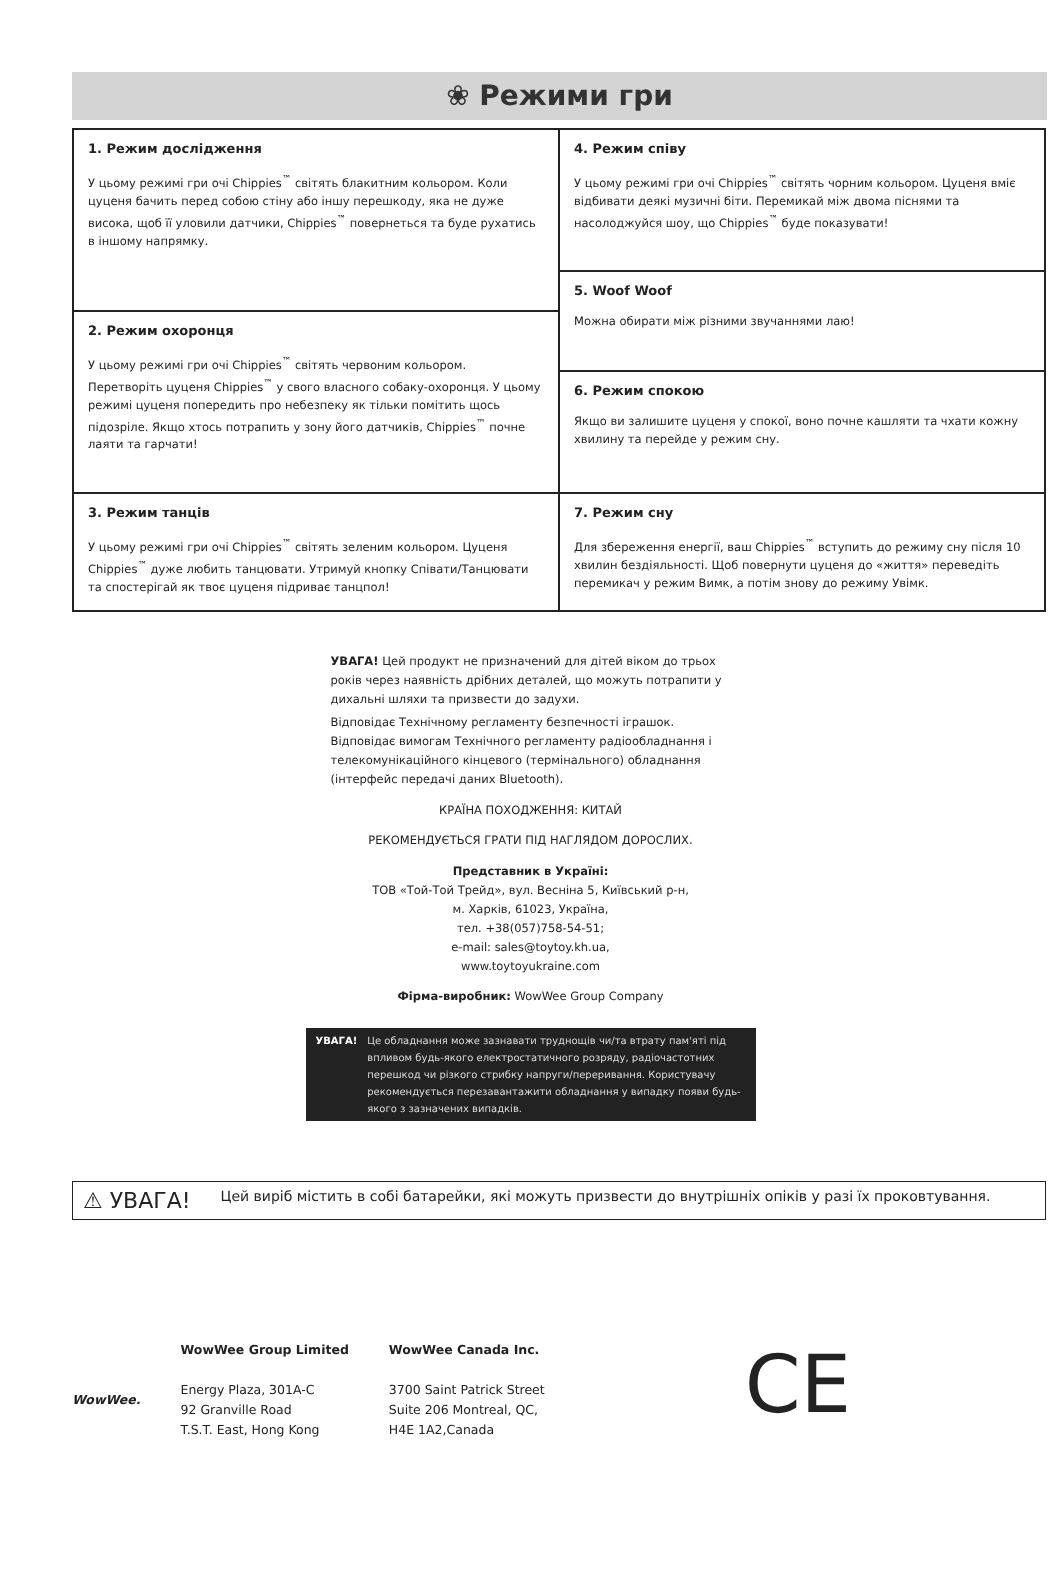❀ Режими гри
1. Режим дослідження
У цьому режимі гри очі Chippies<sup>™</sup> світять блакитним кольором. Коли цуценя бачить перед собою стіну або іншу перешкоду, яка не дуже висока, щоб її уловили датчики, Chippies<sup>™</sup> повернеться та буде рухатись в іншому напрямку.
2. Режим охоронця
У цьому режимі гри очі Chippies<sup>™</sup> світять червоним кольором. Перетворіть цуценя Chippies<sup>™</sup> у свого власного собаку-охоронця. У цьому режимі цуценя попередить про небезпеку як тільки помітить щось підозріле. Якщо хтось потрапить у зону його датчиків, Chippies<sup>™</sup> почне лаяти та гарчати!
3. Режим танців
У цьому режимі гри очі Chippies<sup>™</sup> світять зеленим кольором. Цуценя Chippies<sup>™</sup> дуже любить танцювати. Утримуй кнопку Співати/Танцювати та спостерігай як твоє цуценя підриває танцпол!
4. Режим співу
У цьому режимі гри очі Chippies<sup>™</sup> світять чорним кольором. Цуценя вміє відбивати деякі музичні біти. Перемикай між двома піснями та насолоджуйся шоу, що Chippies<sup>™</sup> буде показувати!
5. Woof Woof
Можна обирати між різними звучаннями лаю!
6. Режим спокою
Якщо ви залишите цуценя у спокої, воно почне кашляти та чхати кожну хвилину та перейде у режим сну.
7. Режим сну
Для збереження енергії, ваш Chippies<sup>™</sup> вступить до режиму сну після 10 хвилин бездіяльності. Щоб повернути цуценя до «життя» переведіть перемикач у режим Вимк, а потім знову до режиму Увімк.
УВАГА! Цей продукт не призначений для дітей віком до трьох років через наявність дрібних деталей, що можуть потрапити у дихальні шляхи та призвести до задухи.
Відповідає Технічному регламенту безпечності іграшок. Відповідає вимогам Технічного регламенту радіообладнання і телекомунікаційного кінцевого (термінального) обладнання (інтерфейс передачі даних Bluetooth).
КРАЇНА ПОХОДЖЕННЯ: КИТАЙ
РЕКОМЕНДУЄТЬСЯ ГРАТИ ПІД НАГЛЯДОМ ДОРОСЛИХ.
Представник в Україні:
ТОВ «Той-Той Трейд», вул. Весніна 5, Київський р-н,
м. Харків, 61023, Україна,
тел. +38(057)758-54-51;
e-mail: sales@toytoy.kh.ua,
www.toytoyukraine.com
Фірма-виробник: WowWee Group Company
УВАГА! Це обладнання може зазнавати труднощів чи/та втрату пам'яті під впливом будь-якого електростатичного розряду, радіочастотних перешкод чи різкого стрибку напруги/переривання. Користувачу рекомендується перезавантажити обладнання у випадку появи будь-якого з зазначених випадків.
⚠ УВАГА! Цей виріб містить в собі батарейки, які можуть призвести до внутрішніх опіків у разі їх проковтування.
WowWee.
WowWee Group Limited
Energy Plaza, 301A-C
92 Granville Road
T.S.T. East, Hong Kong
WowWee Canada Inc.
3700 Saint Patrick Street
Suite 206 Montreal, QC,
H4E 1A2,Canada
CE